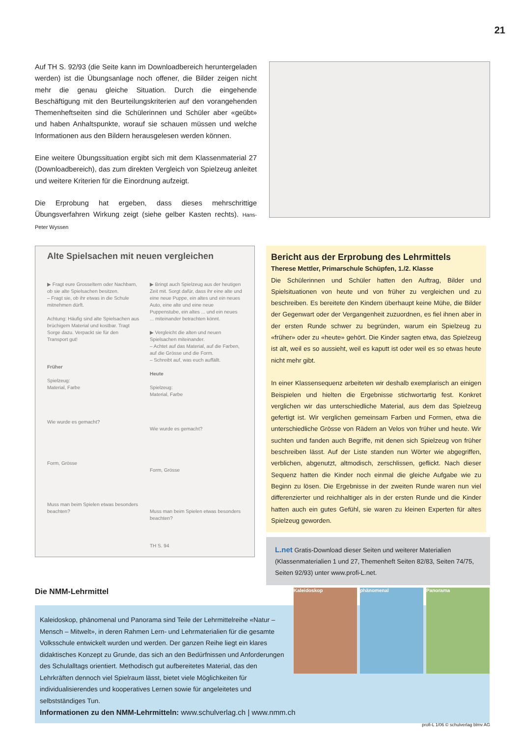21
Auf TH S. 92/93 (die Seite kann im Downloadbereich heruntergeladen werden) ist die Übungsanlage noch offener, die Bilder zeigen nicht mehr die genau gleiche Situation. Durch die eingehende Beschäftigung mit den Beurteilungskriterien auf den vorangehenden Themenheftseiten sind die Schülerinnen und Schüler aber «geübt» und haben Anhaltspunkte, worauf sie schauen müssen und welche Informationen aus den Bildern herausgelesen werden können.
Eine weitere Übungssituation ergibt sich mit dem Klassenmaterial 27 (Downloadbereich), das zum direkten Vergleich von Spielzeug anleitet und weitere Kriterien für die Einordnung aufzeigt.
Die Erprobung hat ergeben, dass dieses mehrschrittige Übungsverfahren Wirkung zeigt (siehe gelber Kasten rechts). Hans-Peter Wyssen
Alte Spielsachen mit neuen vergleichen
▶ Fragt eure Grosseltern oder Nachbarn, ob sie alte Spielsachen besitzen.
– Fragt sie, ob ihr etwas in die Schule mitnehmen dürft.
Achtung: Häufig sind alte Spielsachen aus brüchigem Material und kostbar. Tragt Sorge dazu. Verpackt sie für den Transport gut!
Früher
Spielzeug:
Material, Farbe
Wie wurde es gemacht?
Form, Grösse
Muss man beim Spielen etwas besonders beachten?
▶ Bringt auch Spielzeug aus der heutigen Zeit mit. Sorgt dafür, dass ihr eine alte und eine neue Puppe, ein altes und ein neues Auto, eine alte und eine neue Puppenstube, ein altes ... und ein neues ... miteinander betrachten könnt.
▶ Vergleicht die alten und neuen Spielsachen miteinander.
– Achtet auf das Material, auf die Farben, auf die Grösse und die Form.
– Schreibt auf, was euch auffällt.
Heute
Spielzeug:
Material, Farbe
Wie wurde es gemacht?
Form, Grösse
Muss man beim Spielen etwas besonders beachten?
TH S. 94
Bericht aus der Erprobung des Lehrmittels
Therese Mettler, Primarschule Schüpfen, 1./2. Klasse
Die Schülerinnen und Schüler hatten den Auftrag, Bilder und Spielsituationen von heute und von früher zu vergleichen und zu beschreiben. Es bereitete den Kindern überhaupt keine Mühe, die Bilder der Gegenwart oder der Vergangenheit zuzuordnen, es fiel ihnen aber in der ersten Runde schwer zu begründen, warum ein Spielzeug zu «früher» oder zu «heute» gehört. Die Kinder sagten etwa, das Spielzeug ist alt, weil es so aussieht, weil es kaputt ist oder weil es so etwas heute nicht mehr gibt.
In einer Klassensequenz arbeiteten wir deshalb exemplarisch an einigen Beispielen und hielten die Ergebnisse stichwortartig fest. Konkret verglichen wir das unterschiedliche Material, aus dem das Spielzeug gefertigt ist. Wir verglichen gemeinsam Farben und Formen, etwa die unterschiedliche Grösse von Rädern an Velos von früher und heute. Wir suchten und fanden auch Begriffe, mit denen sich Spielzeug von früher beschreiben lässt. Auf der Liste standen nun Wörter wie abgegriffen, verblichen, abgenutzt, altmodisch, zerschlissen, geflickt. Nach dieser Sequenz hatten die Kinder noch einmal die gleiche Aufgabe wie zu Beginn zu lösen. Die Ergebnisse in der zweiten Runde waren nun viel differenzierter und reichhaltiger als in der ersten Runde und die Kinder hatten auch ein gutes Gefühl, sie waren zu kleinen Experten für altes Spielzeug geworden.
L.net Gratis-Download dieser Seiten und weiterer Materialien (Klassenmaterialien 1 und 27, Themenheft Seiten 82/83, Seiten 74/75, Seiten 92/93) unter www.profi-L.net.
Die NMM-Lehrmittel
Kaleidoskop, phänomenal und Panorama sind Teile der Lehrmittelreihe «Natur – Mensch – Mitwelt», in deren Rahmen Lern- und Lehrmaterialien für die gesamte Volksschule entwickelt wurden und werden. Der ganzen Reihe liegt ein klares didaktisches Konzept zu Grunde, das sich an den Bedürfnissen und Anforderungen des Schulalltags orientiert. Methodisch gut aufbereitetes Material, das den Lehrkräften dennoch viel Spielraum lässt, bietet viele Möglichkeiten für individualisierendes und kooperatives Lernen sowie für angeleitetes und selbstständiges Tun.
Informationen zu den NMM-Lehrmitteln: www.schulverlag.ch | www.nmm.ch
Kaleidoskop phänomenal Panorama
profi-L 1/06 © schulverlag blmv AG